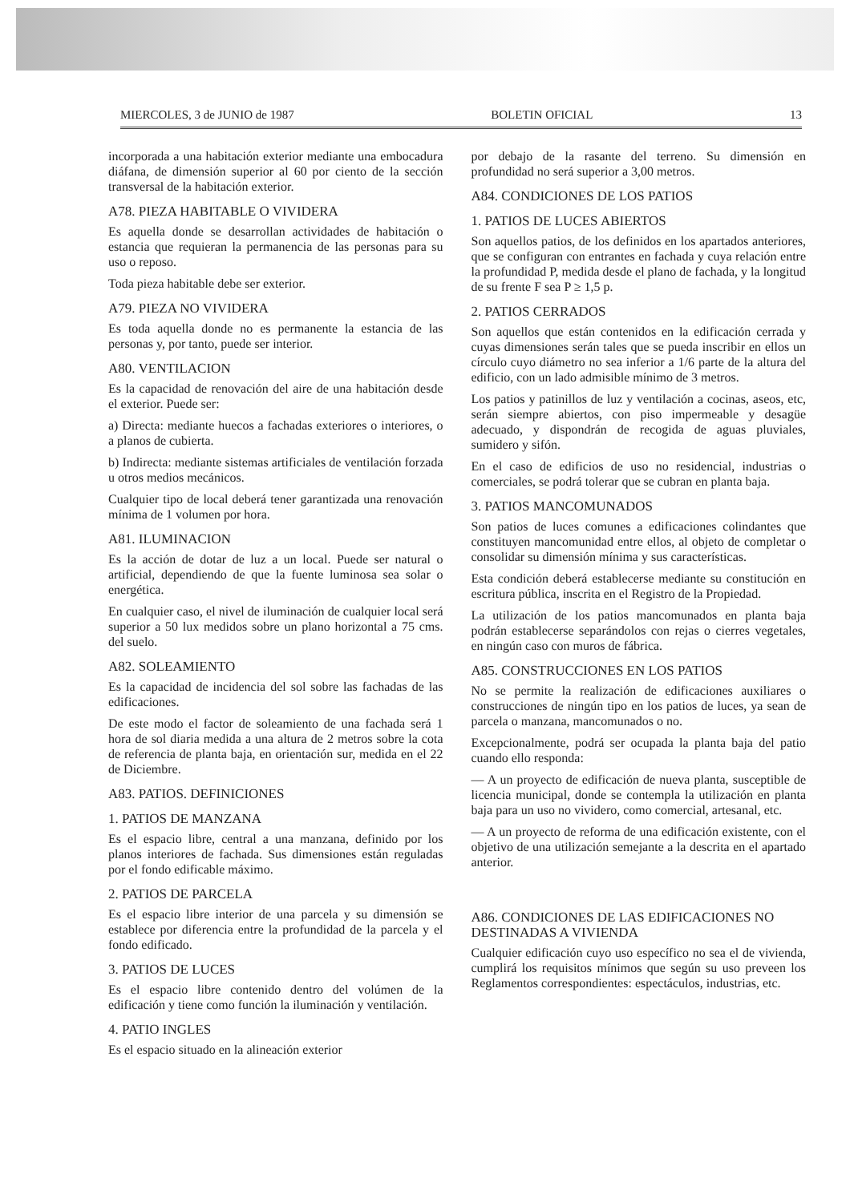MIERCOLES, 3 de JUNIO de 1987 BOLETIN OFICIAL 13
incorporada a una habitación exterior mediante una embocadura diáfana, de dimensión superior al 60 por ciento de la sección transversal de la habitación exterior.
A78. PIEZA HABITABLE O VIVIDERA
Es aquella donde se desarrollan actividades de habitación o estancia que requieran la permanencia de las personas para su uso o reposo.
Toda pieza habitable debe ser exterior.
A79. PIEZA NO VIVIDERA
Es toda aquella donde no es permanente la estancia de las personas y, por tanto, puede ser interior.
A80. VENTILACION
Es la capacidad de renovación del aire de una habitación desde el exterior. Puede ser:
a) Directa: mediante huecos a fachadas exteriores o interiores, o a planos de cubierta.
b) Indirecta: mediante sistemas artificiales de ventilación forzada u otros medios mecánicos.
Cualquier tipo de local deberá tener garantizada una renovación mínima de 1 volumen por hora.
A81. ILUMINACION
Es la acción de dotar de luz a un local. Puede ser natural o artificial, dependiendo de que la fuente luminosa sea solar o energética.
En cualquier caso, el nivel de iluminación de cualquier local será superior a 50 lux medidos sobre un plano horizontal a 75 cms. del suelo.
A82. SOLEAMIENTO
Es la capacidad de incidencia del sol sobre las fachadas de las edificaciones.
De este modo el factor de soleamiento de una fachada será 1 hora de sol diaria medida a una altura de 2 metros sobre la cota de referencia de planta baja, en orientación sur, medida en el 22 de Diciembre.
A83. PATIOS. DEFINICIONES
1. PATIOS DE MANZANA
Es el espacio libre, central a una manzana, definido por los planos interiores de fachada. Sus dimensiones están reguladas por el fondo edificable máximo.
2. PATIOS DE PARCELA
Es el espacio libre interior de una parcela y su dimensión se establece por diferencia entre la profundidad de la parcela y el fondo edificado.
3. PATIOS DE LUCES
Es el espacio libre contenido dentro del volúmen de la edificación y tiene como función la iluminación y ventilación.
4. PATIO INGLES
Es el espacio situado en la alineación exterior
por debajo de la rasante del terreno. Su dimensión en profundidad no será superior a 3,00 metros.
A84. CONDICIONES DE LOS PATIOS
1. PATIOS DE LUCES ABIERTOS
Son aquellos patios, de los definidos en los apartados anteriores, que se configuran con entrantes en fachada y cuya relación entre la profundidad P, medida desde el plano de fachada, y la longitud de su frente F sea P ≥ 1,5 p.
2. PATIOS CERRADOS
Son aquellos que están contenidos en la edificación cerrada y cuyas dimensiones serán tales que se pueda inscribir en ellos un círculo cuyo diámetro no sea inferior a 1/6 parte de la altura del edificio, con un lado admisible mínimo de 3 metros.
Los patios y patinillos de luz y ventilación a cocinas, aseos, etc, serán siempre abiertos, con piso impermeable y desagüe adecuado, y dispondrán de recogida de aguas pluviales, sumidero y sifón.
En el caso de edificios de uso no residencial, industrias o comerciales, se podrá tolerar que se cubran en planta baja.
3. PATIOS MANCOMUNADOS
Son patios de luces comunes a edificaciones colindantes que constituyen mancomunidad entre ellos, al objeto de completar o consolidar su dimensión mínima y sus características.
Esta condición deberá establecerse mediante su constitución en escritura pública, inscrita en el Registro de la Propiedad.
La utilización de los patios mancomunados en planta baja podrán establecerse separándolos con rejas o cierres vegetales, en ningún caso con muros de fábrica.
A85. CONSTRUCCIONES EN LOS PATIOS
No se permite la realización de edificaciones auxiliares o construcciones de ningún tipo en los patios de luces, ya sean de parcela o manzana, mancomunados o no.
Excepcionalmente, podrá ser ocupada la planta baja del patio cuando ello responda:
— A un proyecto de edificación de nueva planta, susceptible de licencia municipal, donde se contempla la utilización en planta baja para un uso no vividero, como comercial, artesanal, etc.
— A un proyecto de reforma de una edificación existente, con el objetivo de una utilización semejante a la descrita en el apartado anterior.
A86. CONDICIONES DE LAS EDIFICACIONES NO DESTINADAS A VIVIENDA
Cualquier edificación cuyo uso específico no sea el de vivienda, cumplirá los requisitos mínimos que según su uso preveen los Reglamentos correspondientes: espectáculos, industrias, etc.